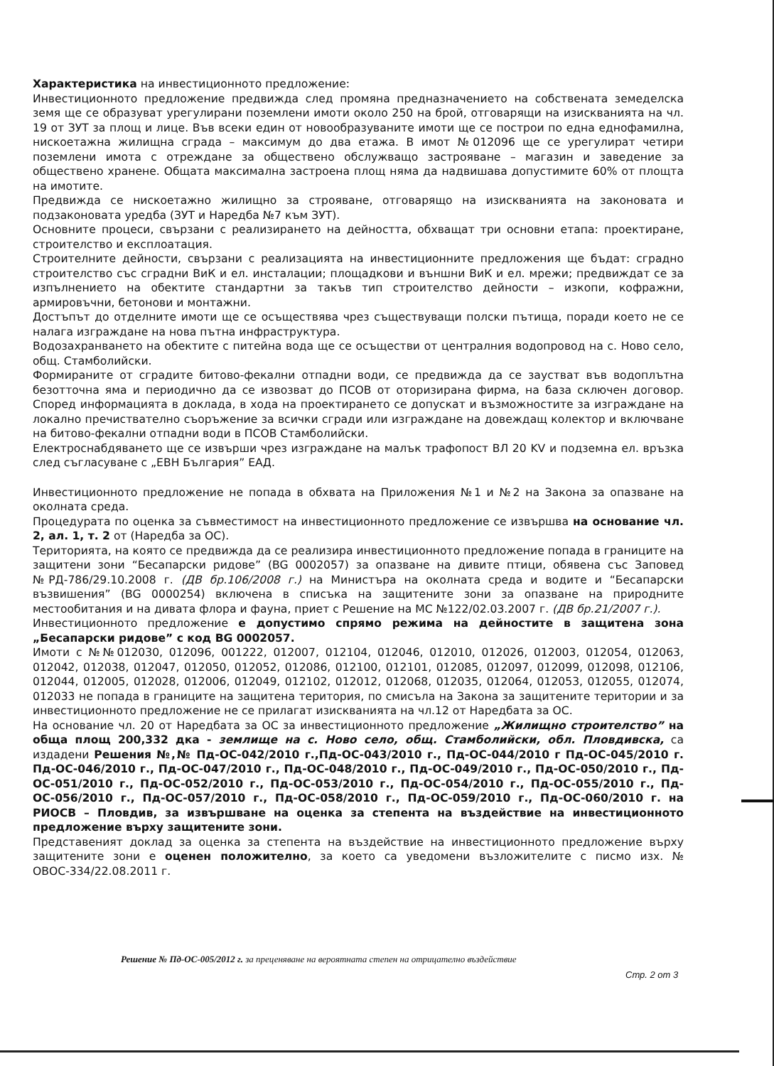Характеристика на инвестиционното предложение:
Инвестиционното предложение предвижда след промяна предназначението на собствената земеделска земя ще се образуват урегулирани поземлени имоти около 250 на брой, отговарящи на изискванията на чл. 19 от ЗУТ за площ и лице. Във всеки един от новообразуваните имоти ще се построи по една еднофамилна, нискоетажна жилищна сграда – максимум до два етажа. В имот №012096 ще се урегулират четири поземлени имота с отреждане за обществено обслужващо застрояване – магазин и заведение за обществено хранене. Общата максимална застроена площ няма да надвишава допустимите 60% от площта на имотите.
Предвижда се нискоетажно жилищно за строяване, отговарящо на изискванията на законовата и подзаконовата уредба (ЗУТ и Наредба №7 към ЗУТ).
Основните процеси, свързани с реализирането на дейността, обхващат три основни етапа: проектиране, строителство и експлоатация.
Строителните дейности, свързани с реализацията на инвестиционните предложения ще бъдат: сградно строителство със сградни ВиК и ел. инсталации; площадкови и външни ВиК и ел. мрежи; предвиждат се за изпълнението на обектите стандартни за такъв тип строителство дейности – изкопи, кофражни, армировъчни, бетонови и монтажни.
Достъпът до отделните имоти ще се осъществява чрез съществуващи полски пътища, поради което не се налага изграждане на нова пътна инфраструктура.
Водозахранването на обектите с питейна вода ще се осъществи от централния водопровод на с. Ново село, общ. Стамболийски.
Формираните от сградите битово-фекални отпадни води, се предвижда да се заустват във водоплътна безотточна яма и периодично да се извозват до ПСОВ от оторизирана фирма, на база сключен договор. Според информацията в доклада, в хода на проектирането се допускат и възможностите за изграждане на локално пречиствателно съоръжение за всички сгради или изграждане на довеждащ колектор и включване на битово-фекални отпадни води в ПСОВ Стамболийски.
Електроснабдяването ще се извърши чрез изграждане на малък трафопост ВЛ 20 KV и подземна ел. връзка след съгласуване с „ЕВН България” ЕАД.
Инвестиционното предложение не попада в обхвата на Приложения №1 и №2 на Закона за опазване на околната среда.
Процедурата по оценка за съвместимост на инвестиционното предложение се извършва на основание чл. 2, ал. 1, т. 2 от (Наредба за ОС).
Територията, на която се предвижда да се реализира инвестиционното предложение попада в границите на защитени зони “Бесапарски ридове” (BG 0002057) за опазване на дивите птици, обявена със Заповед №РД-786/29.10.2008 г. (ДВ бр.106/2008 г.) на Министъра на околната среда и водите и “Бесапарски възвишения” (BG 0000254) включена в списъка на защитените зони за опазване на природните местообитания и на дивата флора и фауна, приет с Решение на МС №122/02.03.2007 г. (ДВ бр.21/2007 г.).
Инвестиционното предложение е допустимо спрямо режима на дейностите в защитена зона „Бесапарски ридове” с код BG 0002057.
Имоти с №№012030, 012096, 001222, 012007, 012104, 012046, 012010, 012026, 012003, 012054, 012063, 012042, 012038, 012047, 012050, 012052, 012086, 012100, 012101, 012085, 012097, 012099, 012098, 012106, 012044, 012005, 012028, 012006, 012049, 012102, 012012, 012068, 012035, 012064, 012053, 012055, 012074, 012033 не попада в границите на защитена територия, по смисъла на Закона за защитените територии и за инвестиционното предложение не се прилагат изискванията на чл.12 от Наредбата за ОС.
На основание чл. 20 от Наредбата за ОС за инвестиционното предложение „Жилищно строителство” на обща площ 200,332 дка - землище на с. Ново село, общ. Стамболийски, обл. Пловдивска, са издадени Решения №,№ Пд-ОС-042/2010 г.,Пд-ОС-043/2010 г., Пд-ОС-044/2010 г Пд-ОС-045/2010 г. Пд-ОС-046/2010 г., Пд-ОС-047/2010 г., Пд-ОС-048/2010 г., Пд-ОС-049/2010 г., Пд-ОС-050/2010 г., Пд-ОС-051/2010 г., Пд-ОС-052/2010 г., Пд-ОС-053/2010 г., Пд-ОС-054/2010 г., Пд-ОС-055/2010 г., Пд-ОС-056/2010 г., Пд-ОС-057/2010 г., Пд-ОС-058/2010 г., Пд-ОС-059/2010 г., Пд-ОС-060/2010 г. на РИОСВ – Пловдив, за извършване на оценка за степента на въздействие на инвестиционното предложение върху защитените зони.
Представеният доклад за оценка за степента на въздействие на инвестиционното предложение върху защитените зони е оценен положително, за което са уведомени възложителите с писмо изх. № ОВОС-334/22.08.2011 г.
Решение № Пд-ОС-005/2012 г. за преценяване на вероятната степен на отрицателно въздействие
Стр. 2 от 3